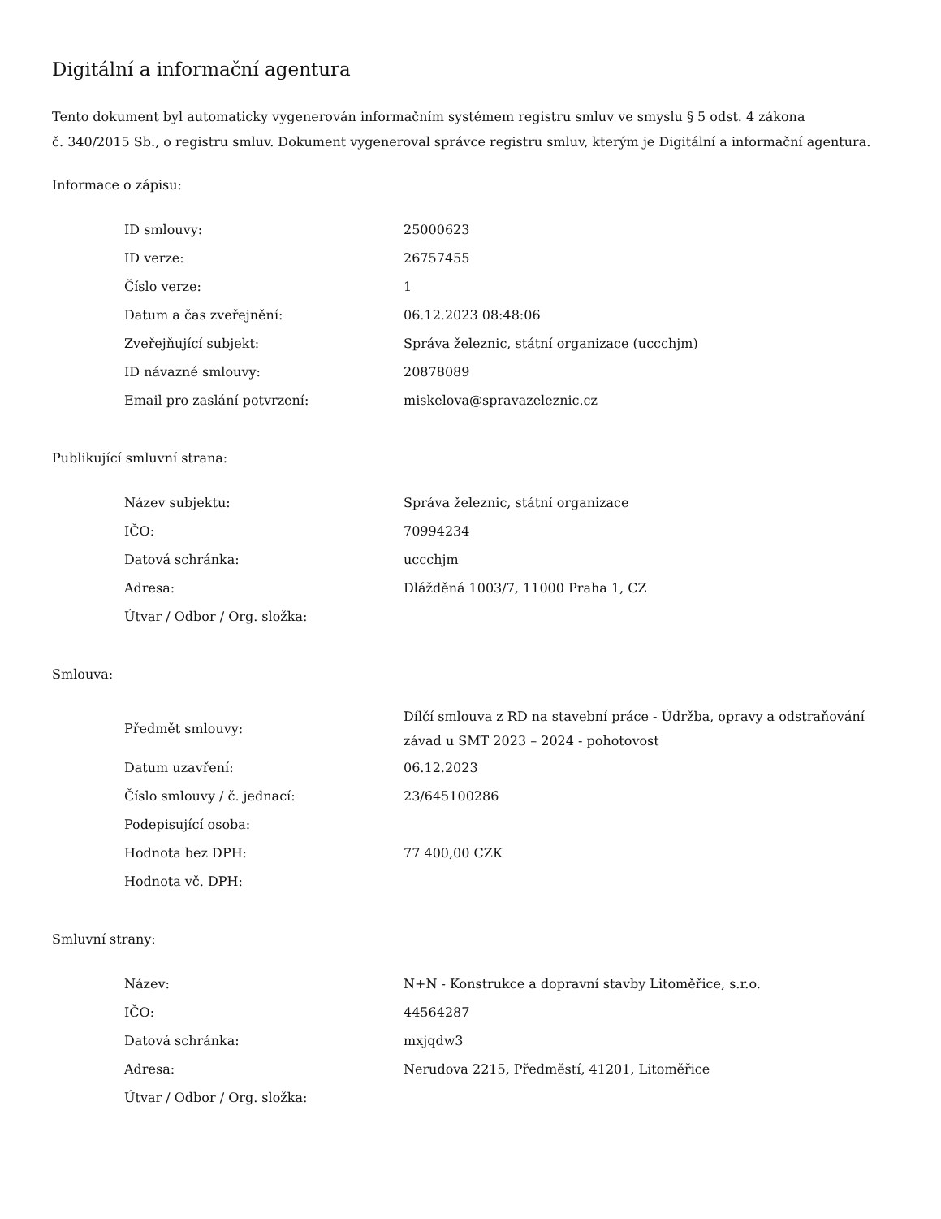Digitální a informační agentura
Tento dokument byl automaticky vygenerován informačním systémem registru smluv ve smyslu § 5 odst. 4 zákona
č. 340/2015 Sb., o registru smluv. Dokument vygeneroval správce registru smluv, kterým je Digitální a informační agentura.
Informace o zápisu:
| ID smlouvy: | 25000623 |
| ID verze: | 26757455 |
| Číslo verze: | 1 |
| Datum a čas zveřejnění: | 06.12.2023 08:48:06 |
| Zveřejňující subjekt: | Správa železnic, státní organizace (uccchjm) |
| ID návazné smlouvy: | 20878089 |
| Email pro zaslání potvrzení: | miskelova@spravazeleznic.cz |
Publikující smluvní strana:
| Název subjektu: | Správa železnic, státní organizace |
| IČO: | 70994234 |
| Datová schránka: | uccchjm |
| Adresa: | Dlážděná 1003/7, 11000 Praha 1, CZ |
| Útvar / Odbor / Org. složka: | |
Smlouva:
| Předmět smlouvy: | Dílčí smlouva z RD na stavební práce - Údržba, opravy a odstraňování závad u SMT 2023 – 2024 - pohotovost |
| Datum uzavření: | 06.12.2023 |
| Číslo smlouvy / č. jednací: | 23/645100286 |
| Podepisující osoba: | |
| Hodnota bez DPH: | 77 400,00 CZK |
| Hodnota vč. DPH: | |
Smluvní strany:
| Název: | N+N - Konstrukce a dopravní stavby Litoměřice, s.r.o. |
| IČO: | 44564287 |
| Datová schránka: | mxjqdw3 |
| Adresa: | Nerudova 2215, Předměstí, 41201, Litoměřice |
| Útvar / Odbor / Org. složka: | |